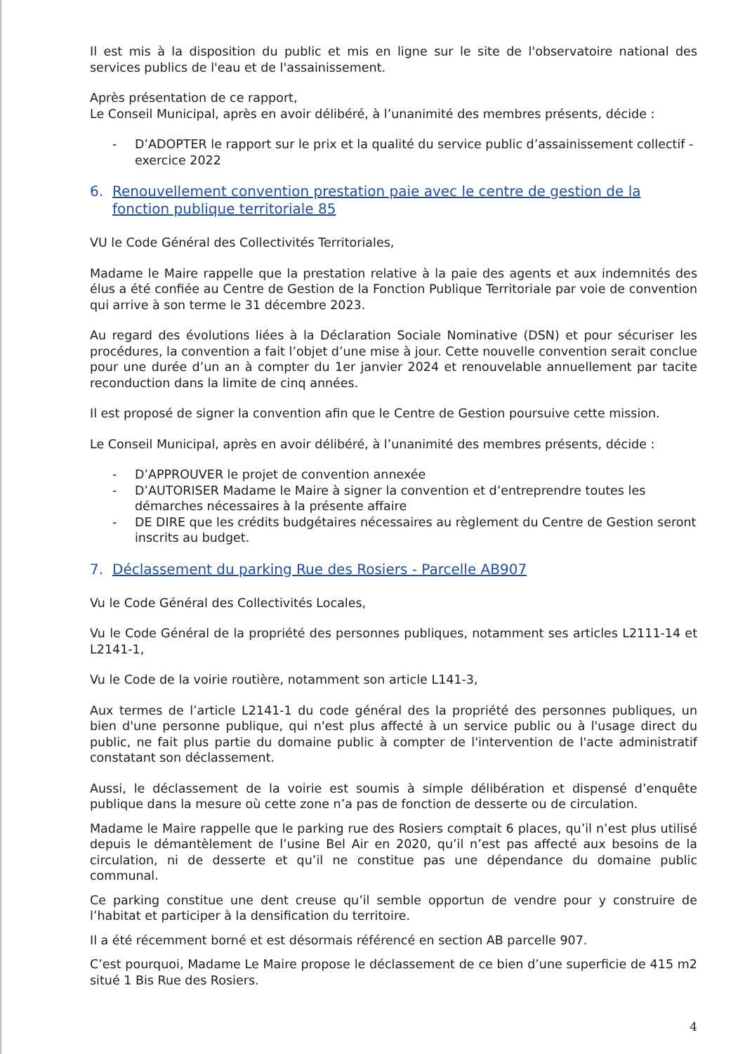Il est mis à la disposition du public et mis en ligne sur le site de l'observatoire national des services publics de l'eau et de l'assainissement.
Après présentation de ce rapport,
Le Conseil Municipal, après en avoir délibéré, à l’unanimité des membres présents, décide :
- D’ADOPTER le rapport sur le prix et la qualité du service public d’assainissement collectif - exercice 2022
6. Renouvellement convention prestation paie avec le centre de gestion de la fonction publique territoriale 85
VU le Code Général des Collectivités Territoriales,
Madame le Maire rappelle que la prestation relative à la paie des agents et aux indemnités des élus a été confiée au Centre de Gestion de la Fonction Publique Territoriale par voie de convention qui arrive à son terme le 31 décembre 2023.
Au regard des évolutions liées à la Déclaration Sociale Nominative (DSN) et pour sécuriser les procédures, la convention a fait l’objet d’une mise à jour. Cette nouvelle convention serait conclue pour une durée d’un an à compter du 1er janvier 2024 et renouvelable annuellement par tacite reconduction dans la limite de cinq années.
Il est proposé de signer la convention afin que le Centre de Gestion poursuive cette mission.
Le Conseil Municipal, après en avoir délibéré, à l’unanimité des membres présents, décide :
- D’APPROUVER le projet de convention annexée
- D’AUTORISER Madame le Maire à signer la convention et d’entreprendre toutes les démarches nécessaires à la présente affaire
- DE DIRE que les crédits budgétaires nécessaires au règlement du Centre de Gestion seront inscrits au budget.
7. Déclassement du parking Rue des Rosiers - Parcelle AB907
Vu le Code Général des Collectivités Locales,
Vu le Code Général de la propriété des personnes publiques, notamment ses articles L2111-14 et L2141-1,
Vu le Code de la voirie routière, notamment son article L141-3,
Aux termes de l’article L2141-1 du code général des la propriété des personnes publiques, un bien d'une personne publique, qui n'est plus affecté à un service public ou à l'usage direct du public, ne fait plus partie du domaine public à compter de l'intervention de l'acte administratif constatant son déclassement.
Aussi, le déclassement de la voirie est soumis à simple délibération et dispensé d’enquête publique dans la mesure où cette zone n’a pas de fonction de desserte ou de circulation.
Madame le Maire rappelle que le parking rue des Rosiers comptait 6 places, qu’il n’est plus utilisé depuis le démantèlement de l’usine Bel Air en 2020, qu’il n’est pas affecté aux besoins de la circulation, ni de desserte et qu’il ne constitue pas une dépendance du domaine public communal.
Ce parking constitue une dent creuse qu’il semble opportun de vendre pour y construire de l’habitat et participer à la densification du territoire.
Il a été récemment borné et est désormais référencé en section AB parcelle 907.
C’est pourquoi, Madame Le Maire propose le déclassement de ce bien d’une superficie de 415 m2 situé 1 Bis Rue des Rosiers.
4